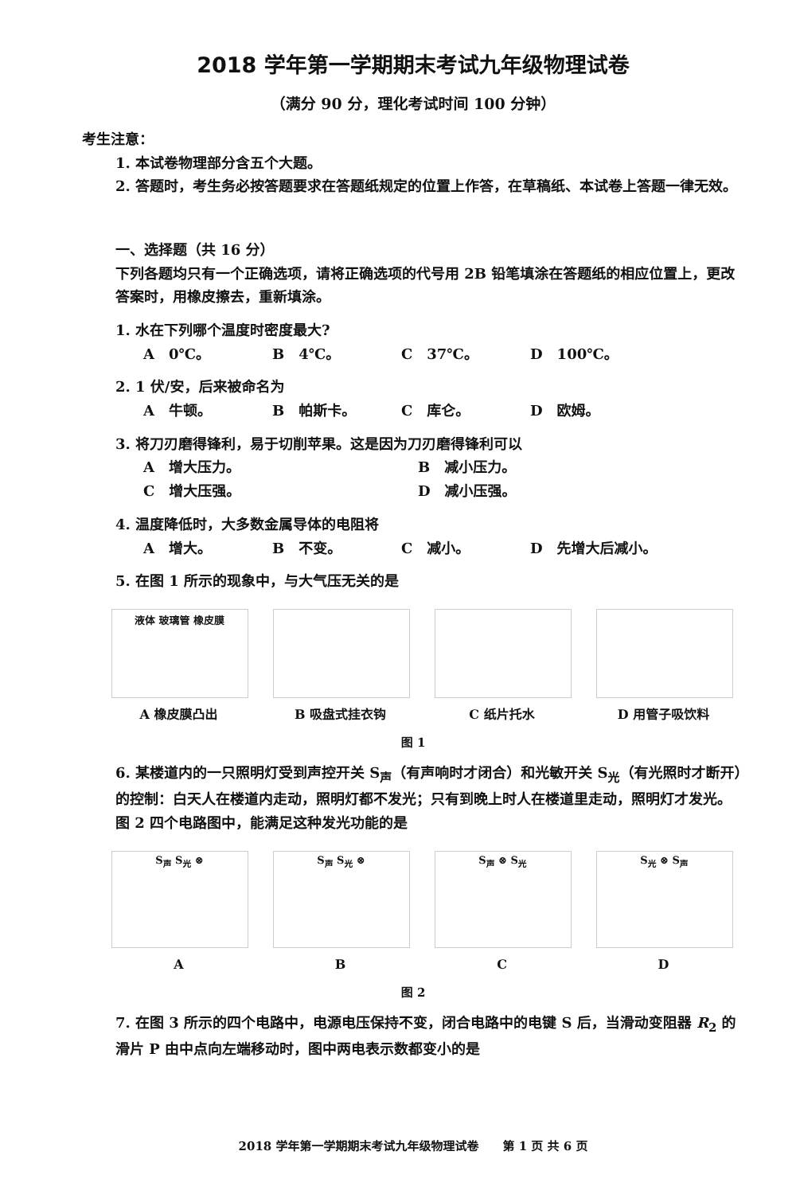2018 学年第一学期期末考试九年级物理试卷
（满分 90 分，理化考试时间 100 分钟）
考生注意：
1. 本试卷物理部分含五个大题。
2. 答题时，考生务必按答题要求在答题纸规定的位置上作答，在草稿纸、本试卷上答题一律无效。
一、选择题（共 16 分）
下列各题均只有一个正确选项，请将正确选项的代号用 2B 铅笔填涂在答题纸的相应位置上，更改答案时，用橡皮擦去，重新填涂。
1. 水在下列哪个温度时密度最大?
A　0℃。 B　4℃。 C　37℃。 D　100℃。
2. 1 伏/安，后来被命名为
A　牛顿。 B　帕斯卡。 C　库仑。 D　欧姆。
3. 将刀刃磨得锋利，易于切削苹果。这是因为刀刃磨得锋利可以
A　增大压力。 B　减小压力。
C　增大压强。 D　减小压强。
4. 温度降低时，大多数金属导体的电阻将
A　增大。 B　不变。 C　减小。 D　先增大后减小。
5. 在图 1 所示的现象中，与大气压无关的是
液体 玻璃管 橡皮膜
A 橡皮膜凸出
B 吸盘式挂衣钩 C 纸片托水 D 用管子吸饮料
图 1
6. 某楼道内的一只照明灯受到声控开关 S<sub>声</sub>（有声响时才闭合）和光敏开关 S<sub>光</sub>（有光照时才断开）的控制：白天人在楼道内走动，照明灯都不发光；只有到晚上时人在楼道里走动，照明灯才发光。图 2 四个电路图中，能满足这种发光功能的是
S<sub>声</sub> S<sub>光</sub> ⊗
A
S<sub>声</sub> S<sub>光</sub> ⊗
B
S<sub>声</sub> ⊗ S<sub>光</sub>
C
S<sub>光</sub> ⊗ S<sub>声</sub>
D
图 2
7. 在图 3 所示的四个电路中，电源电压保持不变，闭合电路中的电键 S 后，当滑动变阻器 R<sub>2</sub> 的滑片 P 由中点向左端移动时，图中两电表示数都变小的是
2018 学年第一学期期末考试九年级物理试卷　　第 1 页 共 6 页